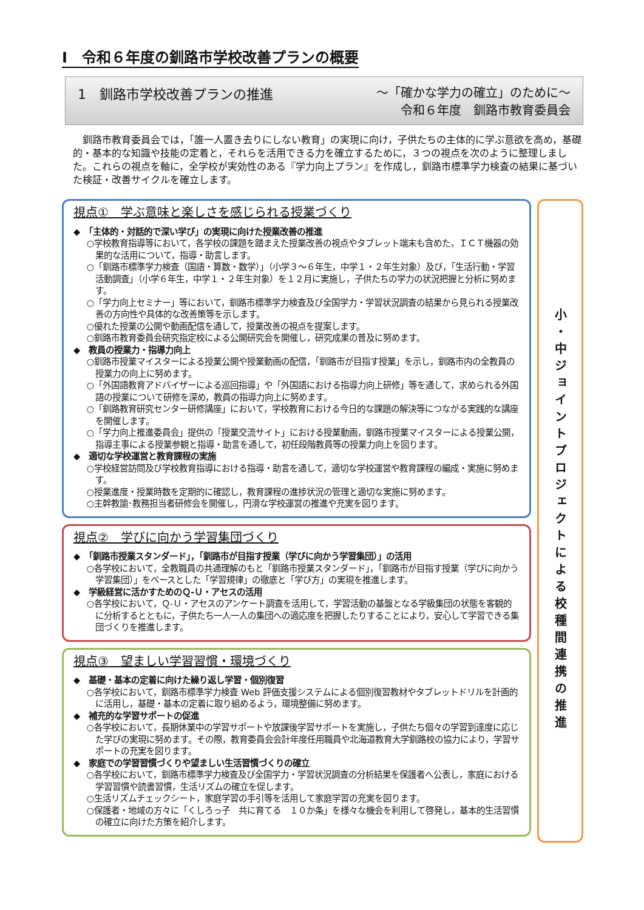Ⅰ　令和６年度の釧路市学校改善プランの概要
1　釧路市学校改善プランの推進 ～「確かな学力の確立」のために～
令和６年度　釧路市教育委員会
釧路市教育委員会では，「誰一人置き去りにしない教育」の実現に向け，子供たちの主体的に学ぶ意欲を高め，基礎的・基本的な知識や技能の定着と，それらを活用できる力を確立するために，３つの視点を次のように整理しました。これらの視点を軸に，全学校が実効性のある『学力向上プラン』を作成し，釧路市標準学力検査の結果に基づいた検証・改善サイクルを確立します。
視点①　学ぶ意味と楽しさを感じられる授業づくり
◆　「主体的・対話的で深い学び」の実現に向けた授業改善の推進
○学校教育指導等において，各学校の課題を踏まえた授業改善の視点やタブレット端末も含めた，ＩＣＴ機器の効果的な活用について，指導・助言します。
○「釧路市標準学力検査（国語・算数・数学）」（小学３～６年生，中学１・２年生対象）及び，「生活行動・学習活動調査」（小学６年生，中学１・２年生対象）を１２月に実施し，子供たちの学力の状況把握と分析に努めます。
○「学力向上セミナー」等において，釧路市標準学力検査及び全国学力・学習状況調査の結果から見られる授業改善の方向性や具体的な改善策等を示します。
○優れた授業の公開や動画配信を通して，授業改善の視点を提案します。
○釧路市教育委員会研究指定校による公開研究会を開催し，研究成果の普及に努めます。
◆　教員の授業力・指導力向上
○釧路市授業マイスターによる授業公開や授業動画の配信，「釧路市が目指す授業」を示し，釧路市内の全教員の授業力の向上に努めます。
○「外国語教育アドバイザーによる巡回指導」や「外国語における指導力向上研修」等を通して，求められる外国語の授業について研修を深め，教員の指導力向上に努めます。
○「釧路教育研究センター研修講座」において，学校教育における今日的な課題の解決等につながる実践的な講座を開催します。
○「学力向上推進委員会」提供の「授業交流サイト」における授業動画，釧路市授業マイスターによる授業公開，指導主事による授業参観と指導・助言を通して，初任段階教員等の授業力向上を図ります。
◆　適切な学校運営と教育課程の実施
○学校経営訪問及び学校教育指導における指導・助言を通して，適切な学校運営や教育課程の編成・実施に努めます。
○授業進度・授業時数を定期的に確認し，教育課程の進捗状況の管理と適切な実施に努めます。
○主幹教諭･教務担当者研修会を開催し，円滑な学校運営の推進や充実を図ります。
視点②　学びに向かう学習集団づくり
◆　「釧路市授業スタンダード」，「釧路市が目指す授業（学びに向かう学習集団）」の活用
○各学校において，全教職員の共通理解のもと「釧路市授業スタンダード」，「釧路市が目指す授業（学びに向かう学習集団）」をベースとした「学習規律」の徹底と「学び方」の実現を推進します。
◆　学級経営に活かすためのＱ-Ｕ・アセスの活用
○各学校において，Ｑ-Ｕ・アセスのアンケート調査を活用して，学習活動の基盤となる学級集団の状態を客観的に分析するとともに，子供たち一人一人の集団への適応度を把握したりすることにより，安心して学習できる集団づくりを推進します。
視点③　望ましい学習習慣・環境づくり
◆　基礎・基本の定着に向けた繰り返し学習・個別復習
○各学校において，釧路市標準学力検査 Web 評価支援システムによる個別復習教材やタブレットドリルを計画的に活用し，基礎・基本の定着に取り組めるよう，環境整備に努めます。
◆　補充的な学習サポートの促進
○各学校において，長期休業中の学習サポートや放課後学習サポートを実施し，子供たち個々の学習到達度に応じた学びの実現に努めます。その際，教育委員会会計年度任用職員や北海道教育大学釧路校の協力により，学習サポートの充実を図ります。
◆　家庭での学習習慣づくりや望ましい生活習慣づくりの確立
○各学校において，釧路市標準学力検査及び全国学力・学習状況調査の分析結果を保護者へ公表し，家庭における学習習慣や読書習慣，生活リズムの確立を促します。
○生活リズムチェックシート，家庭学習の手引等を活用して家庭学習の充実を図ります。
○保護者・地域の方々に「くしろっ子　共に育てる　１０か条」を様々な機会を利用して啓発し，基本的生活習慣の確立に向けた方策を紹介します。
小・中ジョイントプロジェクトによる校種間連携の推進